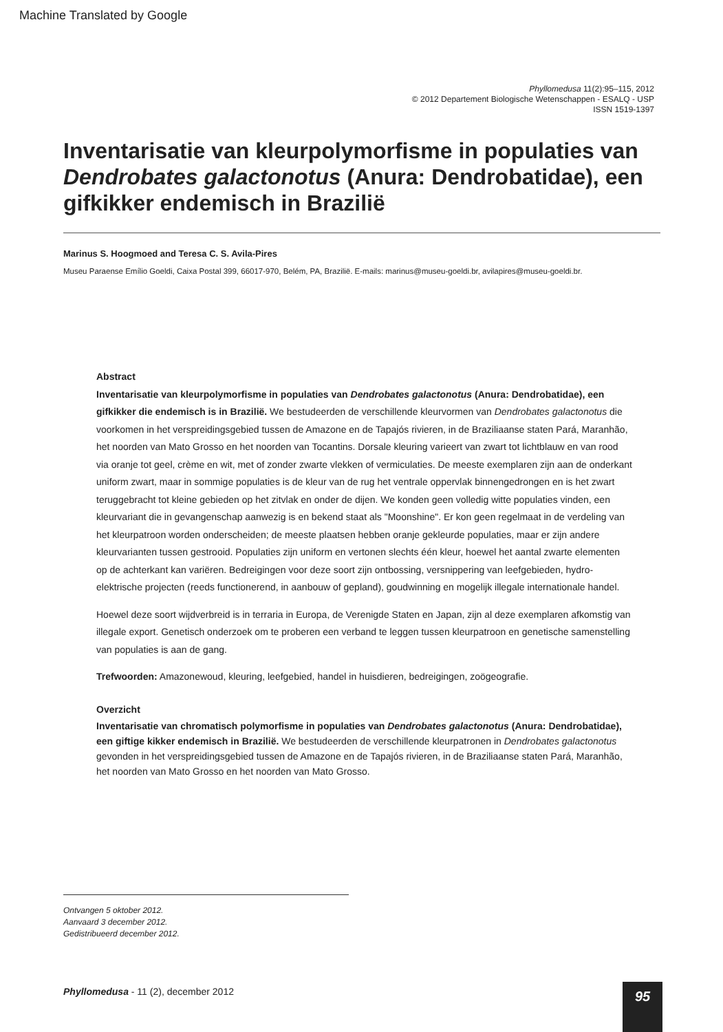Machine Translated by Google
Phyllomedusa 11(2):95–115, 2012
© 2012 Departement Biologische Wetenschappen - ESALQ - USP
ISSN 1519-1397
Inventarisatie van kleurpolymorfisme in populaties van Dendrobates galactonotus (Anura: Dendrobatidae), een gifkikker endemisch in Brazilië
Marinus S. Hoogmoed and Teresa C. S. Avila-Pires
Museu Paraense Emílio Goeldi, Caixa Postal 399, 66017-970, Belém, PA, Brazilië. E-mails: marinus@museu-goeldi.br, avilapires@museu-goeldi.br.
Abstract
Inventarisatie van kleurpolymorfisme in populaties van Dendrobates galactonotus (Anura: Dendrobatidae), een gifkikker die endemisch is in Brazilië. We bestudeerden de verschillende kleurvormen van Dendrobates galactonotus die voorkomen in het verspreidingsgebied tussen de Amazone en de Tapajós rivieren, in de Braziliaanse staten Pará, Maranhão, het noorden van Mato Grosso en het noorden van Tocantins. Dorsale kleuring varieert van zwart tot lichtblauw en van rood via oranje tot geel, crème en wit, met of zonder zwarte vlekken of vermiculaties. De meeste exemplaren zijn aan de onderkant uniform zwart, maar in sommige populaties is de kleur van de rug het ventrale oppervlak binnengedrongen en is het zwart teruggebracht tot kleine gebieden op het zitvlak en onder de dijen. We konden geen volledig witte populaties vinden, een kleurvariant die in gevangenschap aanwezig is en bekend staat als "Moonshine". Er kon geen regelmaat in de verdeling van het kleurpatroon worden onderscheiden; de meeste plaatsen hebben oranje gekleurde populaties, maar er zijn andere kleurvarianten tussen gestrooid. Populaties zijn uniform en vertonen slechts één kleur, hoewel het aantal zwarte elementen op de achterkant kan variëren. Bedreigingen voor deze soort zijn ontbossing, versnippering van leefgebieden, hydro-elektrische projecten (reeds functionerend, in aanbouw of gepland), goudwinning en mogelijk illegale internationale handel.
Hoewel deze soort wijdverbreid is in terraria in Europa, de Verenigde Staten en Japan, zijn al deze exemplaren afkomstig van illegale export. Genetisch onderzoek om te proberen een verband te leggen tussen kleurpatroon en genetische samenstelling van populaties is aan de gang.
Trefwoorden: Amazonewoud, kleuring, leefgebied, handel in huisdieren, bedreigingen, zoögeografie.
Overzicht
Inventarisatie van chromatisch polymorfisme in populaties van Dendrobates galactonotus (Anura: Dendrobatidae), een giftige kikker endemisch in Brazilië. We bestudeerden de verschillende kleurpatronen in Dendrobates galactonotus gevonden in het verspreidingsgebied tussen de Amazone en de Tapajós rivieren, in de Braziliaanse staten Pará, Maranhão, het noorden van Mato Grosso en het noorden van Mato Grosso.
Ontvangen 5 oktober 2012.
Aanvaard 3 december 2012.
Gedistribueerd december 2012.
Phyllomedusa - 11 (2), december 2012
95